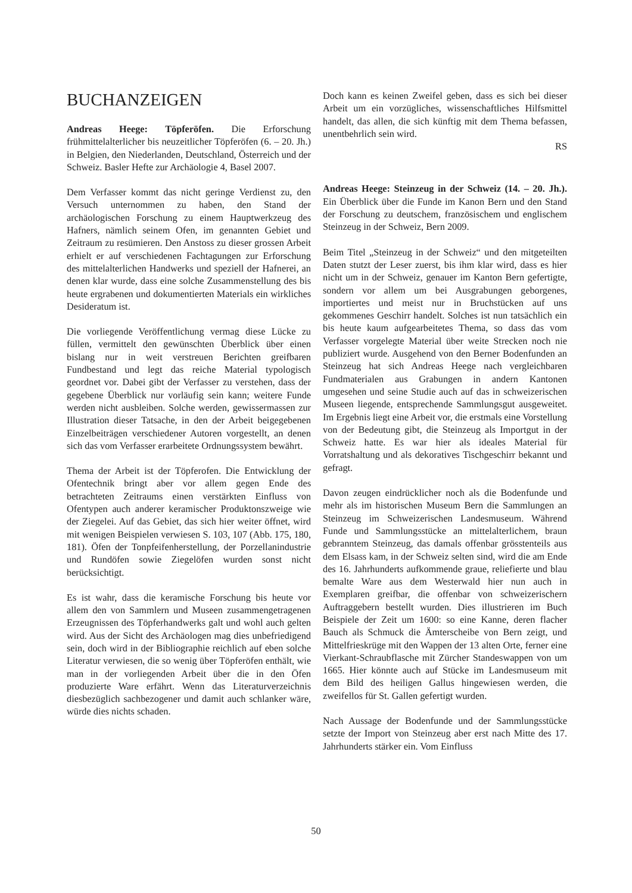BUCHANZEIGEN
Andreas Heege: Töpferöfen. Die Erforschung frühmittelalterlicher bis neuzeitlicher Töpferöfen (6. – 20. Jh.) in Belgien, den Niederlanden, Deutschland, Österreich und der Schweiz. Basler Hefte zur Archäologie 4, Basel 2007.
Dem Verfasser kommt das nicht geringe Verdienst zu, den Versuch unternommen zu haben, den Stand der archäologischen Forschung zu einem Hauptwerkzeug des Hafners, nämlich seinem Ofen, im genannten Gebiet und Zeitraum zu resümieren. Den Anstoss zu dieser grossen Arbeit erhielt er auf verschiedenen Fachtagungen zur Erforschung des mittelalterlichen Handwerks und speziell der Hafnerei, an denen klar wurde, dass eine solche Zusammenstellung des bis heute ergrabenen und dokumentierten Materials ein wirkliches Desideratum ist.
Die vorliegende Veröffentlichung vermag diese Lücke zu füllen, vermittelt den gewünschten Überblick über einen bislang nur in weit verstreuen Berichten greifbaren Fundbestand und legt das reiche Material typologisch geordnet vor. Dabei gibt der Verfasser zu verstehen, dass der gegebene Überblick nur vorläufig sein kann; weitere Funde werden nicht ausbleiben. Solche werden, gewissermassen zur Illustration dieser Tatsache, in den der Arbeit beigegebenen Einzelbeiträgen verschiedener Autoren vorgestellt, an denen sich das vom Verfasser erarbeitete Ordnungssystem bewährt.
Thema der Arbeit ist der Töpferofen. Die Entwicklung der Ofentechnik bringt aber vor allem gegen Ende des betrachteten Zeitraums einen verstärkten Einfluss von Ofentypen auch anderer keramischer Produktonszweige wie der Ziegelei. Auf das Gebiet, das sich hier weiter öffnet, wird mit wenigen Beispielen verwiesen S. 103, 107 (Abb. 175, 180, 181). Öfen der Tonpfeifenherstellung, der Porzellanindustrie und Rundöfen sowie Ziegelöfen wurden sonst nicht berücksichtigt.
Es ist wahr, dass die keramische Forschung bis heute vor allem den von Sammlern und Museen zusammengetragenen Erzeugnissen des Töpferhandwerks galt und wohl auch gelten wird. Aus der Sicht des Archäologen mag dies unbefriedigend sein, doch wird in der Bibliographie reichlich auf eben solche Literatur verwiesen, die so wenig über Töpferöfen enthält, wie man in der vorliegenden Arbeit über die in den Öfen produzierte Ware erfährt. Wenn das Literaturverzeichnis diesbezüglich sachbezogener und damit auch schlanker wäre, würde dies nichts schaden.
Doch kann es keinen Zweifel geben, dass es sich bei dieser Arbeit um ein vorzügliches, wissenschaftliches Hilfsmittel handelt, das allen, die sich künftig mit dem Thema befassen, unentbehrlich sein wird.
RS
Andreas Heege: Steinzeug in der Schweiz (14. – 20. Jh.). Ein Überblick über die Funde im Kanon Bern und den Stand der Forschung zu deutschem, französischem und englischem Steinzeug in der Schweiz, Bern 2009.
Beim Titel „Steinzeug in der Schweiz“ und den mitgeteilten Daten stutzt der Leser zuerst, bis ihm klar wird, dass es hier nicht um in der Schweiz, genauer im Kanton Bern gefertigte, sondern vor allem um bei Ausgrabungen geborgenes, importiertes und meist nur in Bruchstücken auf uns gekommenes Geschirr handelt. Solches ist nun tatsächlich ein bis heute kaum aufgearbeitetes Thema, so dass das vom Verfasser vorgelegte Material über weite Strecken noch nie publiziert wurde. Ausgehend von den Berner Bodenfunden an Steinzeug hat sich Andreas Heege nach vergleichbaren Fundmaterialen aus Grabungen in andern Kantonen umgesehen und seine Studie auch auf das in schweizerischen Museen liegende, entsprechende Sammlungsgut ausgeweitet. Im Ergebnis liegt eine Arbeit vor, die erstmals eine Vorstellung von der Bedeutung gibt, die Steinzeug als Importgut in der Schweiz hatte. Es war hier als ideales Material für Vorratshaltung und als dekoratives Tischgeschirr bekannt und gefragt.
Davon zeugen eindrücklicher noch als die Bodenfunde und mehr als im historischen Museum Bern die Sammlungen an Steinzeug im Schweizerischen Landesmuseum. Während Funde und Sammlungsstücke an mittelalterlichem, braun gebranntem Steinzeug, das damals offenbar grösstenteils aus dem Elsass kam, in der Schweiz selten sind, wird die am Ende des 16. Jahrhunderts aufkommende graue, reliefierte und blau bemalte Ware aus dem Westerwald hier nun auch in Exemplaren greifbar, die offenbar von schweizerischern Auftraggebern bestellt wurden. Dies illustrieren im Buch Beispiele der Zeit um 1600: so eine Kanne, deren flacher Bauch als Schmuck die Ämterscheibe von Bern zeigt, und Mittelfrieskrüge mit den Wappen der 13 alten Orte, ferner eine Vierkant-Schraubflasche mit Zürcher Standeswappen von um 1665. Hier könnte auch auf Stücke im Landesmuseum mit dem Bild des heiligen Gallus hingewiesen werden, die zweifellos für St. Gallen gefertigt wurden.
Nach Aussage der Bodenfunde und der Sammlungsstücke setzte der Import von Steinzeug aber erst nach Mitte des 17. Jahrhunderts stärker ein. Vom Einfluss
50